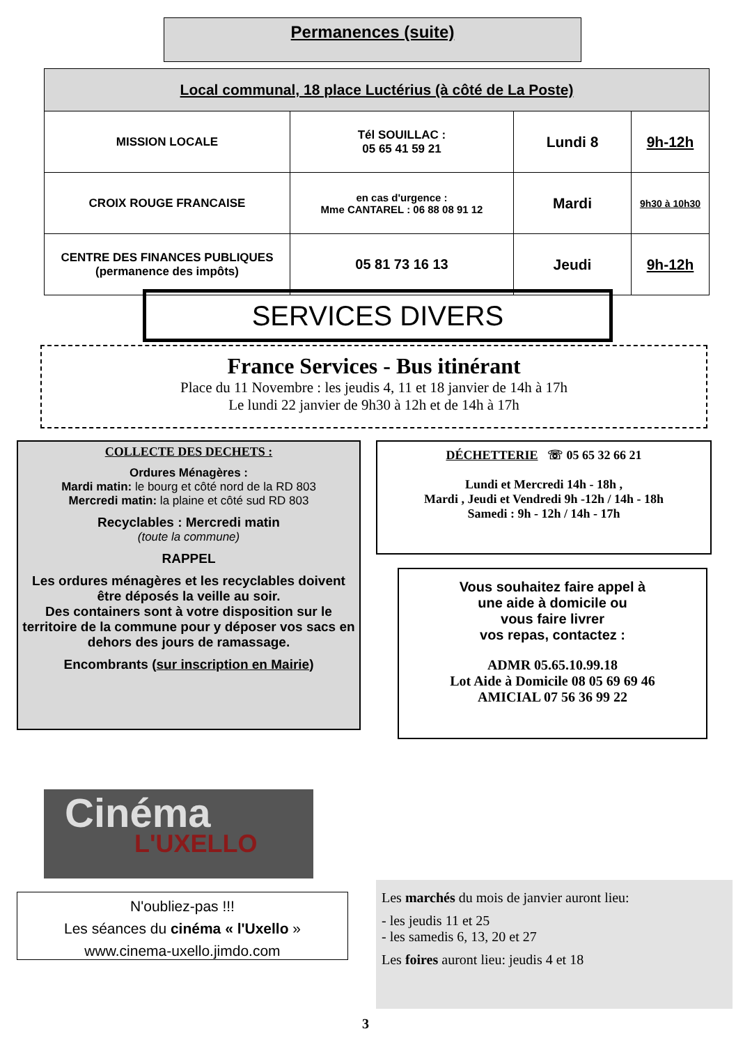Permanences (suite)
| Local communal, 18 place Luctérius (à côté de La Poste) | | | |
| --- | --- | --- | --- |
| MISSION LOCALE | Tél SOUILLAC : 05 65 41 59 21 | Lundi 8 | 9h-12h |
| CROIX ROUGE FRANCAISE | en cas d'urgence : Mme CANTAREL : 06 88 08 91 12 | Mardi | 9h30 à 10h30 |
| CENTRE DES FINANCES PUBLIQUES (permanence des impôts) | 05 81 73 16 13 | Jeudi | 9h-12h |
SERVICES DIVERS
France Services - Bus itinérant
Place du 11 Novembre : les jeudis 4, 11 et 18 janvier de 14h à 17h
Le lundi 22 janvier de 9h30 à 12h et de 14h à 17h
COLLECTE DES DECHETS :
Ordures Ménagères :
Mardi matin: le bourg et côté nord de la RD 803
Mercredi matin: la plaine et côté sud RD 803
Recyclables : Mercredi matin
(toute la commune)
RAPPEL
Les ordures ménagères et les recyclables doivent être déposés la veille au soir.
Des containers sont à votre disposition sur le territoire de la commune pour y déposer vos sacs en dehors des jours de ramassage.
Encombrants (sur inscription en Mairie)
DÉCHETTERIE ☏ 05 65 32 66 21
Lundi et Mercredi 14h - 18h ,
Mardi , Jeudi et Vendredi 9h -12h / 14h - 18h
Samedi : 9h - 12h / 14h - 17h
Vous souhaitez faire appel à
une aide à domicile ou
vous faire livrer
vos repas, contactez :
ADMR 05.65.10.99.18
Lot Aide à Domicile 08 05 69 69 46
AMICIAL 07 56 36 99 22
Cinéma
L'UXELLO
N'oubliez-pas !!!
Les séances du cinéma « l'Uxello »
www.cinema-uxello.jimdo.com
Les marchés du mois de janvier auront lieu:
- les jeudis 11 et 25
- les samedis 6, 13, 20 et 27
Les foires auront lieu: jeudis 4 et 18
3